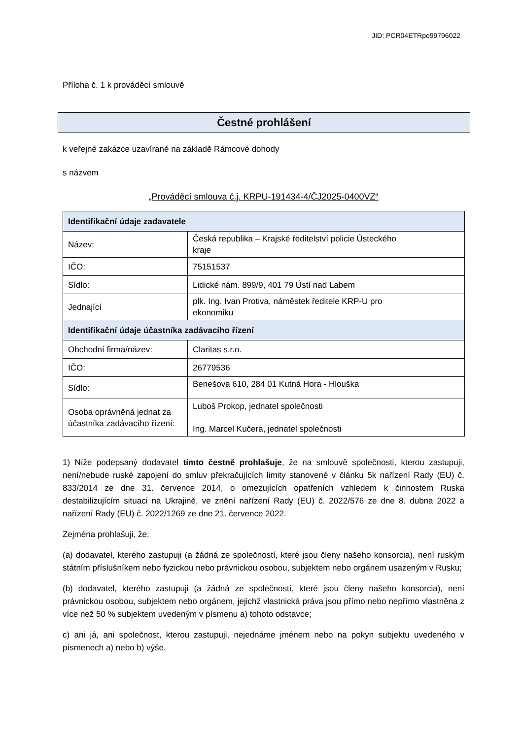JID: PCR04ETRpo99796022
Příloha č. 1 k prováděcí smlouvě
Čestné prohlášení
k veřejné zakázce uzavírané na základě Rámcové dohody
s názvem
„Prováděcí smlouva č.j. KRPU-191434-4/ČJ2025-0400VZ“
| Identifikační údaje zadavatele | |
| Název: | Česká republika – Krajské ředitelství policie Ústeckého kraje |
| IČO: | 75151537 |
| Sídlo: | Lidické nám. 899/9, 401 79 Ústí nad Labem |
| Jednající | plk. Ing. Ivan Protiva, náměstek ředitele KRP-U pro ekonomiku |
| Identifikační údaje účastníka zadávacího řízení | |
| Obchodní firma/název: | Claritas s.r.o. |
| IČO: | 26779536 |
| Sídlo: | Benešova 610, 284 01 Kutná Hora - Hlouška |
| Osoba oprávněná jednat za účastníka zadávacího řízení: | Luboš Prokop, jednatel společnosti Ing. Marcel Kučera, jednatel společnosti |
1) Níže podepsaný dodavatel tímto čestně prohlašuje, že na smlouvě společnosti, kterou zastupuji, není/nebude ruské zapojení do smluv překračujících limity stanovené v článku 5k nařízení Rady (EU) č. 833/2014 ze dne 31. července 2014, o omezujících opatřeních vzhledem k činnostem Ruska destabilizujícím situaci na Ukrajině, ve znění nařízení Rady (EU) č. 2022/576 ze dne 8. dubna 2022 a nařízení Rady (EU) č. 2022/1269 ze dne 21. července 2022.
Zejména prohlašuji, že:
(a) dodavatel, kterého zastupuji (a žádná ze společností, které jsou členy našeho konsorcia), není ruským státním příslušníkem nebo fyzickou nebo právnickou osobou, subjektem nebo orgánem usazeným v Rusku;
(b) dodavatel, kterého zastupuji (a žádná ze společností, které jsou členy našeho konsorcia), není právnickou osobou, subjektem nebo orgánem, jejichž vlastnická práva jsou přímo nebo nepřímo vlastněna z více než 50 % subjektem uvedeným v písmenu a) tohoto odstavce;
c) ani já, ani společnost, kterou zastupuji, nejednáme jménem nebo na pokyn subjektu uvedeného v písmenech a) nebo b) výše,